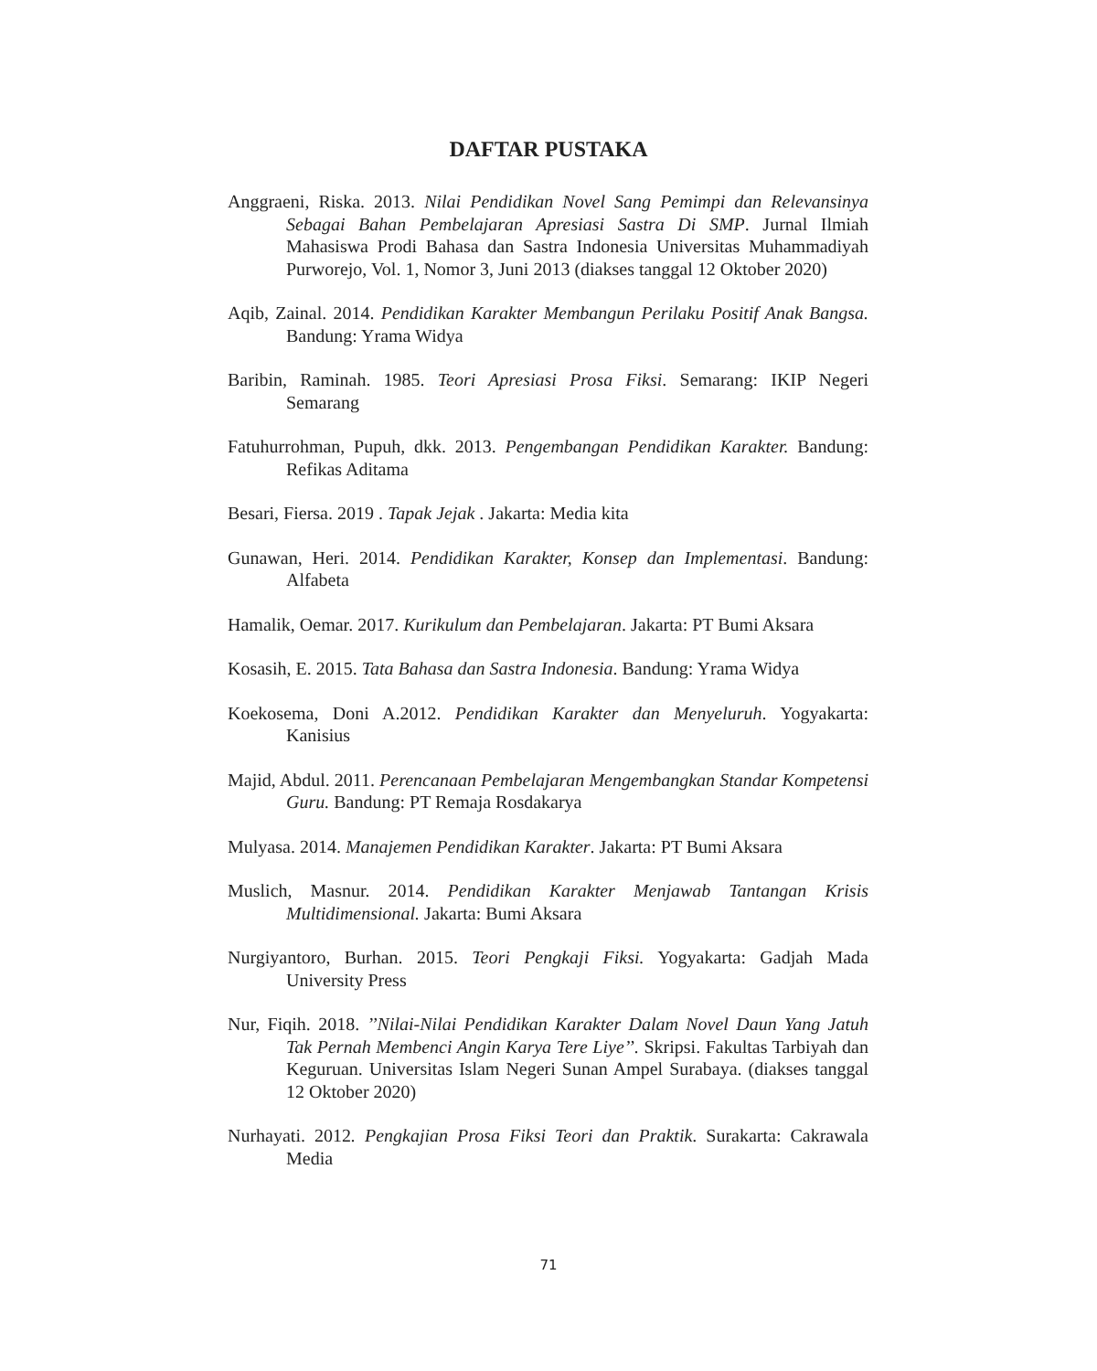DAFTAR PUSTAKA
Anggraeni, Riska. 2013. Nilai Pendidikan Novel Sang Pemimpi dan Relevansinya Sebagai Bahan Pembelajaran Apresiasi Sastra Di SMP. Jurnal Ilmiah Mahasiswa Prodi Bahasa dan Sastra Indonesia Universitas Muhammadiyah Purworejo, Vol. 1, Nomor 3, Juni 2013 (diakses tanggal 12 Oktober 2020)
Aqib, Zainal. 2014. Pendidikan Karakter Membangun Perilaku Positif Anak Bangsa. Bandung: Yrama Widya
Baribin, Raminah. 1985. Teori Apresiasi Prosa Fiksi. Semarang: IKIP Negeri Semarang
Fatuhurrohman, Pupuh, dkk. 2013. Pengembangan Pendidikan Karakter. Bandung: Refikas Aditama
Besari, Fiersa. 2019 . Tapak Jejak . Jakarta: Media kita
Gunawan, Heri. 2014. Pendidikan Karakter, Konsep dan Implementasi. Bandung: Alfabeta
Hamalik, Oemar. 2017. Kurikulum dan Pembelajaran. Jakarta: PT Bumi Aksara
Kosasih, E. 2015. Tata Bahasa dan Sastra Indonesia. Bandung: Yrama Widya
Koekosema, Doni A.2012. Pendidikan Karakter dan Menyeluruh. Yogyakarta: Kanisius
Majid, Abdul. 2011. Perencanaan Pembelajaran Mengembangkan Standar Kompetensi Guru. Bandung: PT Remaja Rosdakarya
Mulyasa. 2014. Manajemen Pendidikan Karakter. Jakarta: PT Bumi Aksara
Muslich, Masnur. 2014. Pendidikan Karakter Menjawab Tantangan Krisis Multidimensional. Jakarta: Bumi Aksara
Nurgiyantoro, Burhan. 2015. Teori Pengkaji Fiksi. Yogyakarta: Gadjah Mada University Press
Nur, Fiqih. 2018. ’’Nilai-Nilai Pendidikan Karakter Dalam Novel Daun Yang Jatuh Tak Pernah Membenci Angin Karya Tere Liye’’. Skripsi. Fakultas Tarbiyah dan Keguruan. Universitas Islam Negeri Sunan Ampel Surabaya. (diakses tanggal 12 Oktober 2020)
Nurhayati. 2012. Pengkajian Prosa Fiksi Teori dan Praktik. Surakarta: Cakrawala Media
71